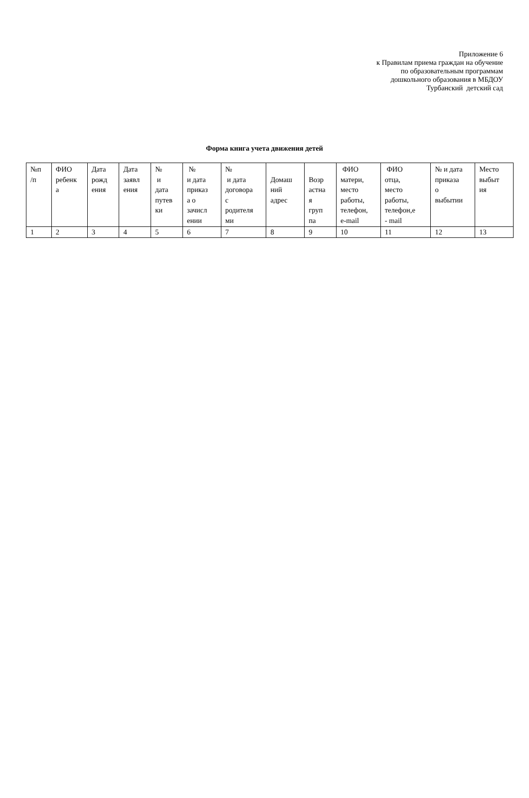Приложение 6
к Правилам приема граждан на обучение
по образовательным программам
дошкольного образования в МБДОУ
Турбанский детский сад
Форма книга учета движения детей
| №п /п | ФИО ребенк а | Дата рожд ения | Дата заявл ения | № и дата путев ки | № и дата приказ а о зачисл ении | № и дата договора с родителя ми | Домаш ний адрес | Возр астна я груп па | ФИО матери, место работы, телефон, e-mail | ФИО отца, место работы, телефон,е - mail | № и дата приказа о выбытии | Место выбыт ия |
| 1 | 2 | 3 | 4 | 5 | 6 | 7 | 8 | 9 | 10 | 11 | 12 | 13 |